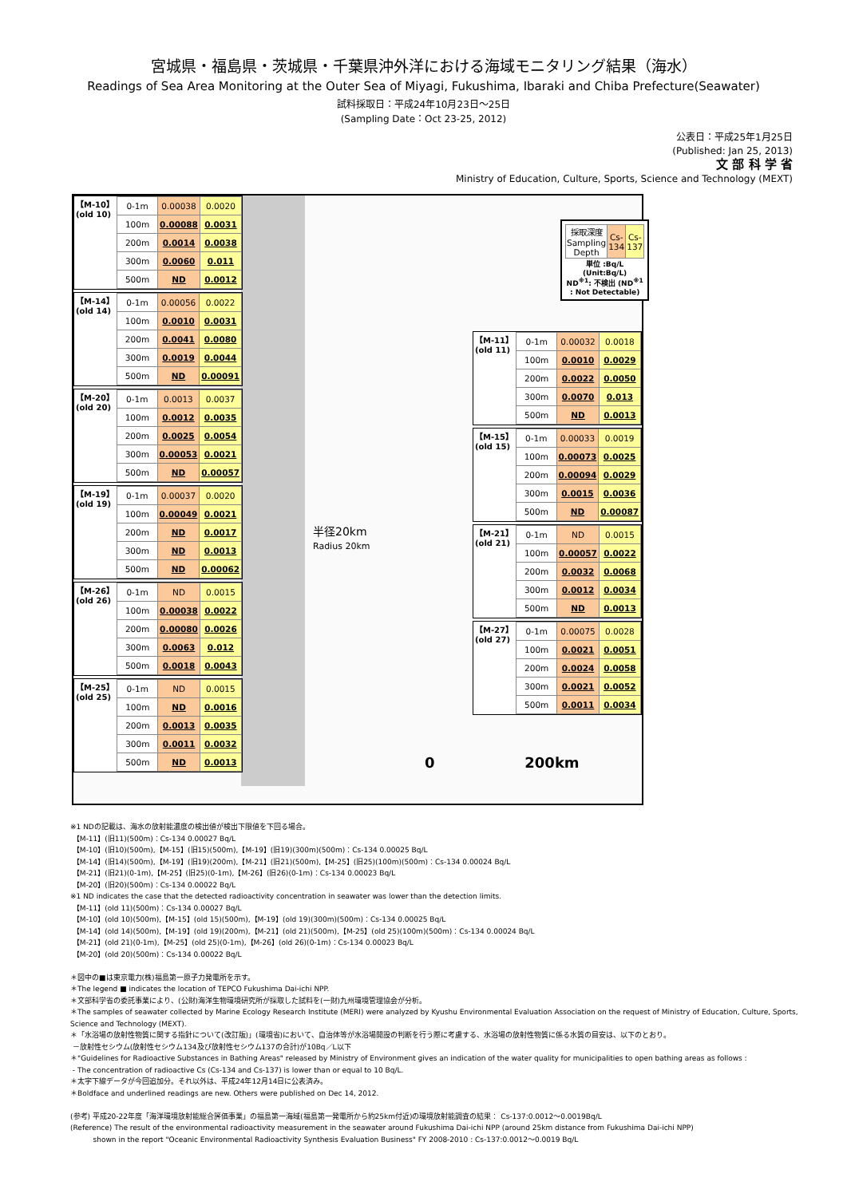宮城県・福島県・茨城県・千葉県沖外洋における海域モニタリング結果（海水）
Readings of Sea Area Monitoring at the Outer Sea of Miyagi, Fukushima, Ibaraki and Chiba Prefecture(Seawater)
試料採取日：平成24年10月23日～25日
(Sampling Date：Oct 23-25, 2012)
公表日：平成25年1月25日
(Published: Jan 25, 2013)
文 部 科 学 省
Ministry of Education, Culture, Sports, Science and Technology (MEXT)
【M-10】 (old 10)
| 0-1m | 0.00038 | 0.0020 |
| 100m | 0.00088 | 0.0031 |
| 200m | 0.0014 | 0.0038 |
| 300m | 0.0060 | 0.011 |
| 500m | ND | 0.0012 |
【M-14】 (old 14)
| 0-1m | 0.00056 | 0.0022 |
| 100m | 0.0010 | 0.0031 |
| 200m | 0.0041 | 0.0080 |
| 300m | 0.0019 | 0.0044 |
| 500m | ND | 0.00091 |
【M-20】 (old 20)
| 0-1m | 0.0013 | 0.0037 |
| 100m | 0.0012 | 0.0035 |
| 200m | 0.0025 | 0.0054 |
| 300m | 0.00053 | 0.0021 |
| 500m | ND | 0.00057 |
【M-19】 (old 19)
| 0-1m | 0.00037 | 0.0020 |
| 100m | 0.00049 | 0.0021 |
| 200m | ND | 0.0017 |
| 300m | ND | 0.0013 |
| 500m | ND | 0.00062 |
【M-26】 (old 26)
| 0-1m | ND | 0.0015 |
| 100m | 0.00038 | 0.0022 |
| 200m | 0.00080 | 0.0026 |
| 300m | 0.0063 | 0.012 |
| 500m | 0.0018 | 0.0043 |
【M-25】 (old 25)
| 0-1m | ND | 0.0015 |
| 100m | ND | 0.0016 |
| 200m | 0.0013 | 0.0035 |
| 300m | 0.0011 | 0.0032 |
| 500m | ND | 0.0013 |
| 採取深度 Sampling Depth | Cs-134 | Cs-137 |
単位 :Bq/L (Unit:Bq/L)
ND<sup>※1</sup>: 不検出 (ND<sup>※1</sup> : Not Detectable)
半径20km
Radius 20km
0 200km
【M-11】 (old 11)
| 0-1m | 0.00032 | 0.0018 |
| 100m | 0.0010 | 0.0029 |
| 200m | 0.0022 | 0.0050 |
| 300m | 0.0070 | 0.013 |
| 500m | ND | 0.0013 |
【M-15】 (old 15)
| 0-1m | 0.00033 | 0.0019 |
| 100m | 0.00073 | 0.0025 |
| 200m | 0.00094 | 0.0029 |
| 300m | 0.0015 | 0.0036 |
| 500m | ND | 0.00087 |
【M-21】 (old 21)
| 0-1m | ND | 0.0015 |
| 100m | 0.00057 | 0.0022 |
| 200m | 0.0032 | 0.0068 |
| 300m | 0.0012 | 0.0034 |
| 500m | ND | 0.0013 |
【M-27】 (old 27)
| 0-1m | 0.00075 | 0.0028 |
| 100m | 0.0021 | 0.0051 |
| 200m | 0.0024 | 0.0058 |
| 300m | 0.0021 | 0.0052 |
| 500m | 0.0011 | 0.0034 |
※1 NDの記載は、海水の放射能濃度の検出値が検出下限値を下回る場合。
【M-11】(旧11)(500m)：Cs-134 0.00027 Bq/L
【M-10】(旧10)(500m),【M-15】(旧15)(500m),【M-19】(旧19)(300m)(500m)：Cs-134 0.00025 Bq/L
【M-14】(旧14)(500m),【M-19】(旧19)(200m),【M-21】(旧21)(500m),【M-25】(旧25)(100m)(500m)：Cs-134 0.00024 Bq/L
【M-21】(旧21)(0-1m),【M-25】(旧25)(0-1m),【M-26】(旧26)(0-1m)：Cs-134 0.00023 Bq/L
【M-20】(旧20)(500m)：Cs-134 0.00022 Bq/L
※1 ND indicates the case that the detected radioactivity concentration in seawater was lower than the detection limits.
【M-11】(old 11)(500m)：Cs-134 0.00027 Bq/L
【M-10】(old 10)(500m),【M-15】(old 15)(500m),【M-19】(old 19)(300m)(500m)：Cs-134 0.00025 Bq/L
【M-14】(old 14)(500m),【M-19】(old 19)(200m),【M-21】(old 21)(500m),【M-25】(old 25)(100m)(500m)：Cs-134 0.00024 Bq/L
【M-21】(old 21)(0-1m),【M-25】(old 25)(0-1m),【M-26】(old 26)(0-1m)：Cs-134 0.00023 Bq/L
【M-20】(old 20)(500m)：Cs-134 0.00022 Bq/L
＊図中の■は東京電力(株)福島第一原子力発電所を示す。
＊The legend ■ indicates the location of TEPCO Fukushima Dai-ichi NPP.
＊文部科学省の委託事業により、(公財)海洋生物環境研究所が採取した試料を(一財)九州環境管理協会が分析。
＊The samples of seawater collected by Marine Ecology Research Institute (MERI) were analyzed by Kyushu Environmental Evaluation Association on the request of Ministry of Education, Culture, Sports, Science and Technology (MEXT).
＊「水浴場の放射性物質に関する指針について(改訂版)」(環境省)において、自治体等が水浴場開設の判断を行う際に考慮する、水浴場の放射性物質に係る水質の目安は、以下のとおり。
－放射性セシウム(放射性セシウム134及び放射性セシウム137の合計)が10Bq／L以下
＊"Guidelines for Radioactive Substances in Bathing Areas" released by Ministry of Environment gives an indication of the water quality for municipalities to open bathing areas as follows :
- The concentration of radioactive Cs (Cs-134 and Cs-137) is lower than or equal to 10 Bq/L.
＊太字下線データが今回追加分。それ以外は、平成24年12月14日に公表済み。
＊Boldface and underlined readings are new. Others were published on Dec 14, 2012.
(参考) 平成20-22年度「海洋環境放射能総合評価事業」の福島第一海域(福島第一発電所から約25km付近)の環境放射能調査の結果： Cs-137:0.0012～0.0019Bq/L
(Reference) The result of the environmental radioactivity measurement in the seawater around Fukushima Dai-ichi NPP (around 25km distance from Fukushima Dai-ichi NPP)
shown in the report "Oceanic Environmental Radioactivity Synthesis Evaluation Business" FY 2008-2010 : Cs-137:0.0012～0.0019 Bq/L